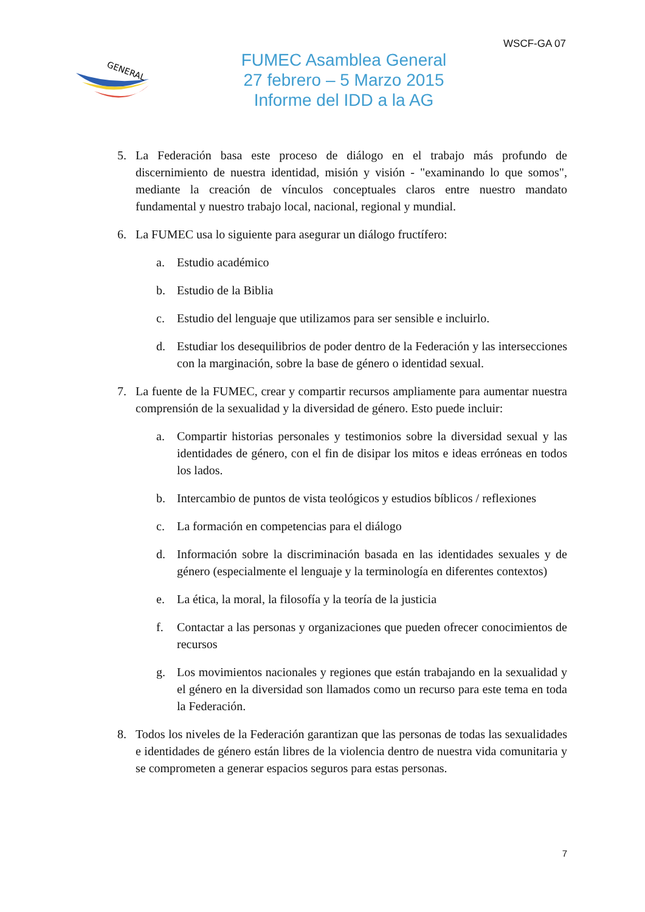WSCF-GA 07
GENERAL
FUMEC Asamblea General
27 febrero – 5 Marzo 2015
Informe del IDD a la AG
5. La Federación basa este proceso de diálogo en el trabajo más profundo de discernimiento de nuestra identidad, misión y visión - "examinando lo que somos", mediante la creación de vínculos conceptuales claros entre nuestro mandato fundamental y nuestro trabajo local, nacional, regional y mundial.
6. La FUMEC usa lo siguiente para asegurar un diálogo fructífero:
a. Estudio académico
b. Estudio de la Biblia
c. Estudio del lenguaje que utilizamos para ser sensible e incluirlo.
d. Estudiar los desequilibrios de poder dentro de la Federación y las intersecciones con la marginación, sobre la base de género o identidad sexual.
7. La fuente de la FUMEC, crear y compartir recursos ampliamente para aumentar nuestra comprensión de la sexualidad y la diversidad de género. Esto puede incluir:
a. Compartir historias personales y testimonios sobre la diversidad sexual y las identidades de género, con el fin de disipar los mitos e ideas erróneas en todos los lados.
b. Intercambio de puntos de vista teológicos y estudios bíblicos / reflexiones
c. La formación en competencias para el diálogo
d. Información sobre la discriminación basada en las identidades sexuales y de género (especialmente el lenguaje y la terminología en diferentes contextos)
e. La ética, la moral, la filosofía y la teoría de la justicia
f. Contactar a las personas y organizaciones que pueden ofrecer conocimientos de recursos
g. Los movimientos nacionales y regiones que están trabajando en la sexualidad y el género en la diversidad son llamados como un recurso para este tema en toda la Federación.
8. Todos los niveles de la Federación garantizan que las personas de todas las sexualidades e identidades de género están libres de la violencia dentro de nuestra vida comunitaria y se comprometen a generar espacios seguros para estas personas.
7